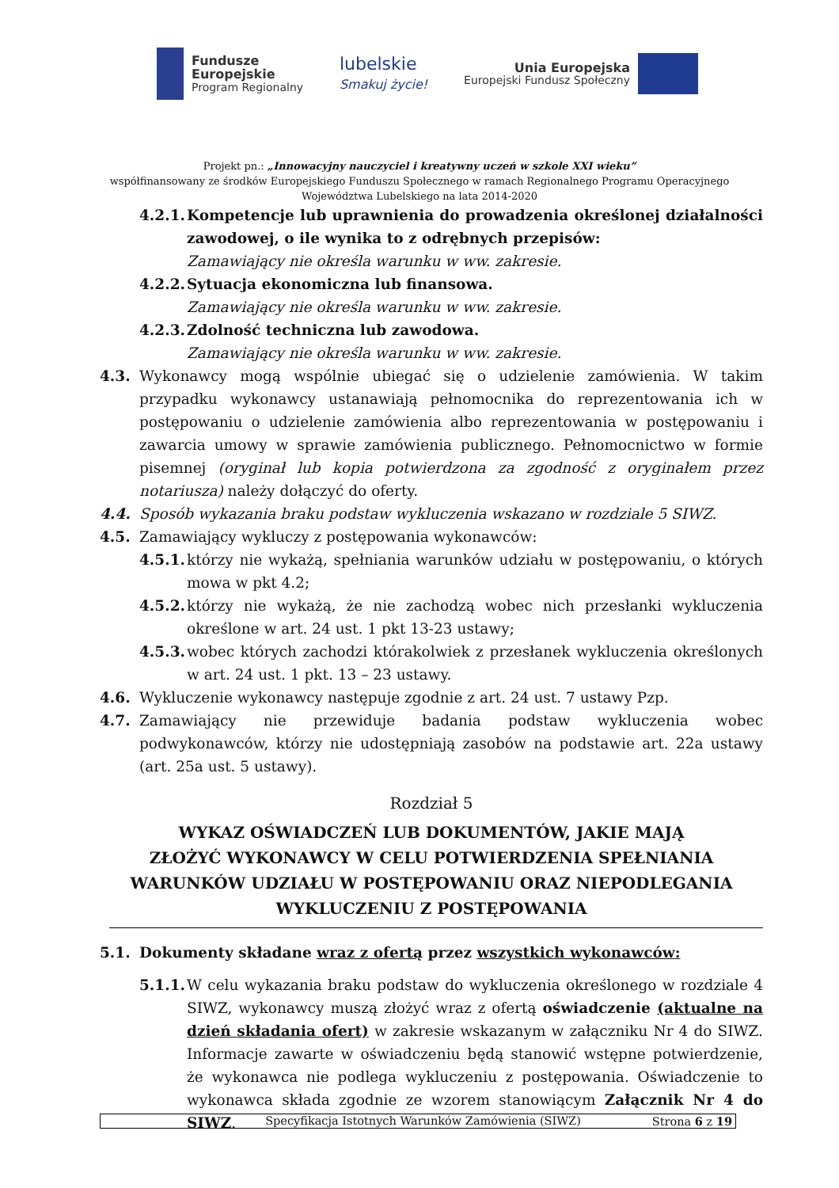Fundusze
Europejskie
Program Regionalny
lubelskie
Smakuj życie!
Unia Europejska
Europejski Fundusz Społeczny
Projekt pn.: „Innowacyjny nauczyciel i kreatywny uczeń w szkole XXI wieku”
współfinansowany ze środków Europejskiego Funduszu Społecznego w ramach Regionalnego Programu Operacyjnego
Województwa Lubelskiego na lata 2014-2020
4.2.1.
Kompetencje lub uprawnienia do prowadzenia określonej działalności zawodowej, o ile wynika to z odrębnych przepisów:
Zamawiający nie określa warunku w ww. zakresie.
4.2.2.
Sytuacja ekonomiczna lub finansowa.
Zamawiający nie określa warunku w ww. zakresie.
4.2.3.
Zdolność techniczna lub zawodowa.
Zamawiający nie określa warunku w ww. zakresie.
4.3. Wykonawcy mogą wspólnie ubiegać się o udzielenie zamówienia. W takim przypadku wykonawcy ustanawiają pełnomocnika do reprezentowania ich w postępowaniu o udzielenie zamówienia albo reprezentowania w postępowaniu i zawarcia umowy w sprawie zamówienia publicznego. Pełnomocnictwo w formie pisemnej (oryginał lub kopia potwierdzona za zgodność z oryginałem przez notariusza) należy dołączyć do oferty.
4.4. Sposób wykazania braku podstaw wykluczenia wskazano w rozdziale 5 SIWZ.
4.5. Zamawiający wykluczy z postępowania wykonawców:
4.5.1.
którzy nie wykażą, spełniania warunków udziału w postępowaniu, o których mowa w pkt 4.2;
4.5.2.
którzy nie wykażą, że nie zachodzą wobec nich przesłanki wykluczenia określone w art. 24 ust. 1 pkt 13-23 ustawy;
4.5.3.
wobec których zachodzi którakolwiek z przesłanek wykluczenia określonych w art. 24 ust. 1 pkt. 13 – 23 ustawy.
4.6. Wykluczenie wykonawcy następuje zgodnie z art. 24 ust. 7 ustawy Pzp.
4.7. Zamawiający nie przewiduje badania podstaw wykluczenia wobec podwykonawców, którzy nie udostępniają zasobów na podstawie art. 22a ustawy (art. 25a ust. 5 ustawy).
Rozdział 5
WYKAZ OŚWIADCZEŃ LUB DOKUMENTÓW, JAKIE MAJĄ
ZŁOŻYĆ WYKONAWCY W CELU POTWIERDZENIA SPEŁNIANIA
WARUNKÓW UDZIAŁU W POSTĘPOWANIU ORAZ NIEPODLEGANIA
WYKLUCZENIU Z POSTĘPOWANIA
5.1. Dokumenty składane wraz z ofertą przez wszystkich wykonawców:
5.1.1.
W celu wykazania braku podstaw do wykluczenia określonego w rozdziale 4 SIWZ, wykonawcy muszą złożyć wraz z ofertą oświadczenie (aktualne na dzień składania ofert) w zakresie wskazanym w załączniku Nr 4 do SIWZ. Informacje zawarte w oświadczeniu będą stanowić wstępne potwierdzenie, że wykonawca nie podlega wykluczeniu z postępowania. Oświadczenie to wykonawca składa zgodnie ze wzorem stanowiącym Załącznik Nr 4 do SIWZ.
Specyfikacja Istotnych Warunków Zamówienia (SIWZ) Strona 6 z 19